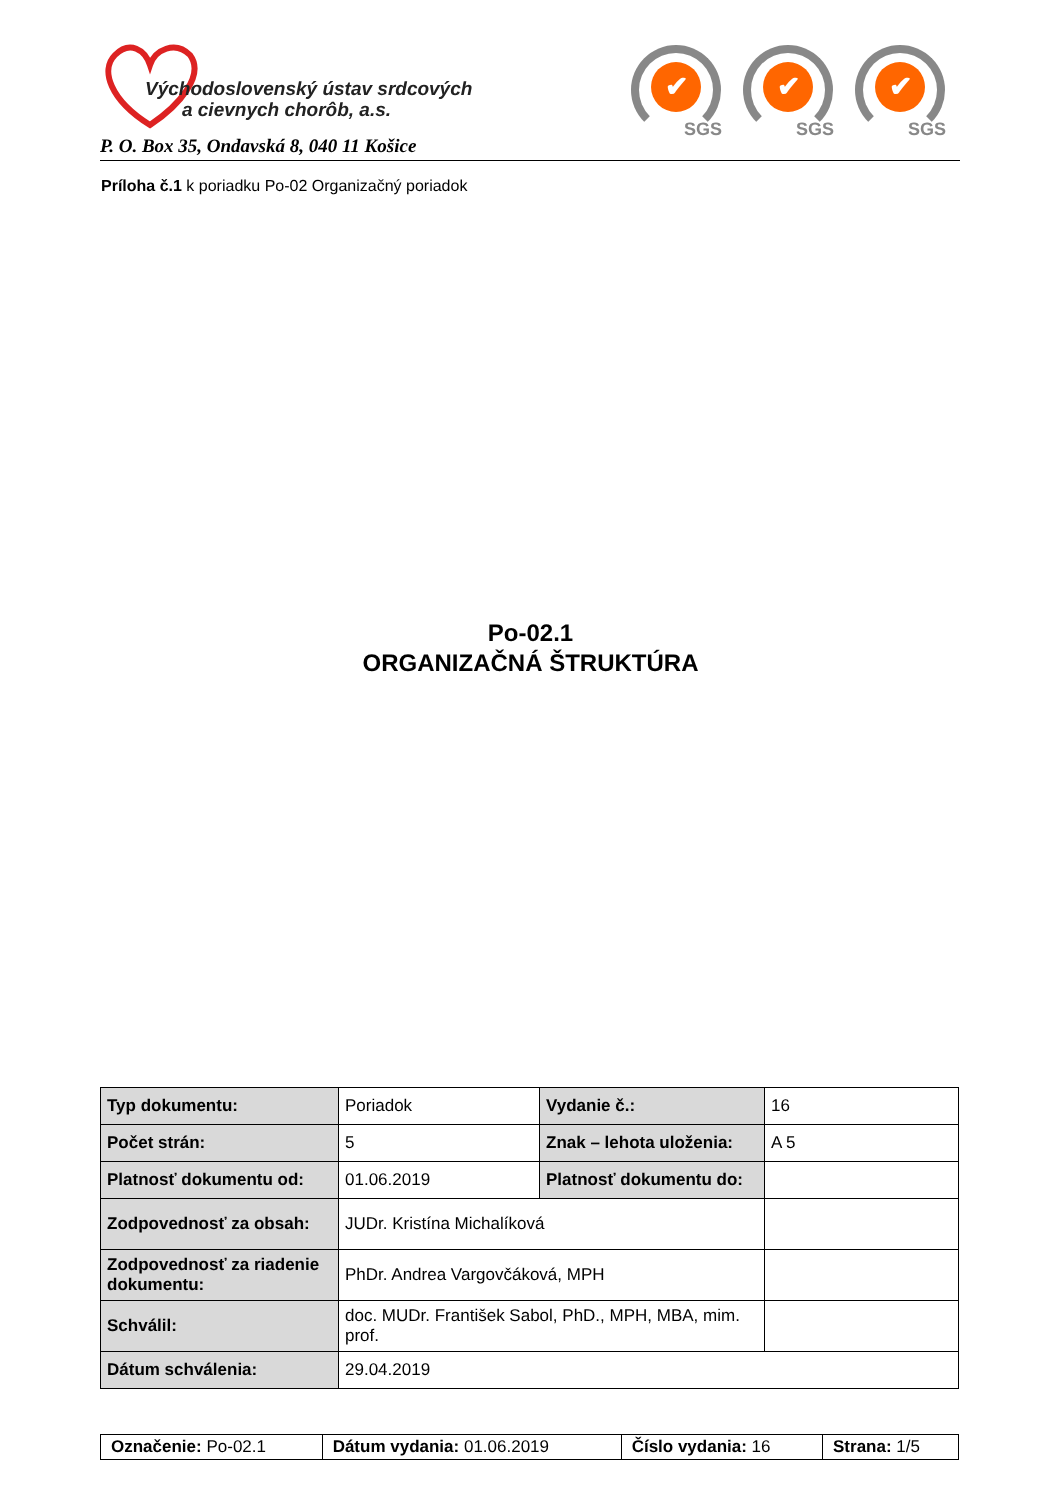Východoslovenský ústav srdcových
a cievnych chorôb, a.s.
P. O. Box 35, Ondavská 8, 040 11 Košice
✔
SGS
✔
SGS
✔
SGS
Príloha č.1 k poriadku Po-02 Organizačný poriadok
Po-02.1
ORGANIZAČNÁ ŠTRUKTÚRA
| Typ dokumentu: | Poriadok | Vydanie č.: | 16 |
| Počet strán: | 5 | Znak – lehota uloženia: | A 5 |
| Platnosť dokumentu od: | 01.06.2019 | Platnosť dokumentu do: | |
| Zodpovednosť za obsah: | JUDr. Kristína Michalíková | | |
| Zodpovednosť za riadenie dokumentu: | PhDr. Andrea Vargovčáková, MPH | | |
| Schválil: | doc. MUDr. František Sabol, PhD., MPH, MBA, mim. prof. | | |
| Dátum schválenia: | 29.04.2019 | | |
| Označenie: Po-02.1 | Dátum vydania: 01.06.2019 | Číslo vydania: 16 | Strana: 1/5 |